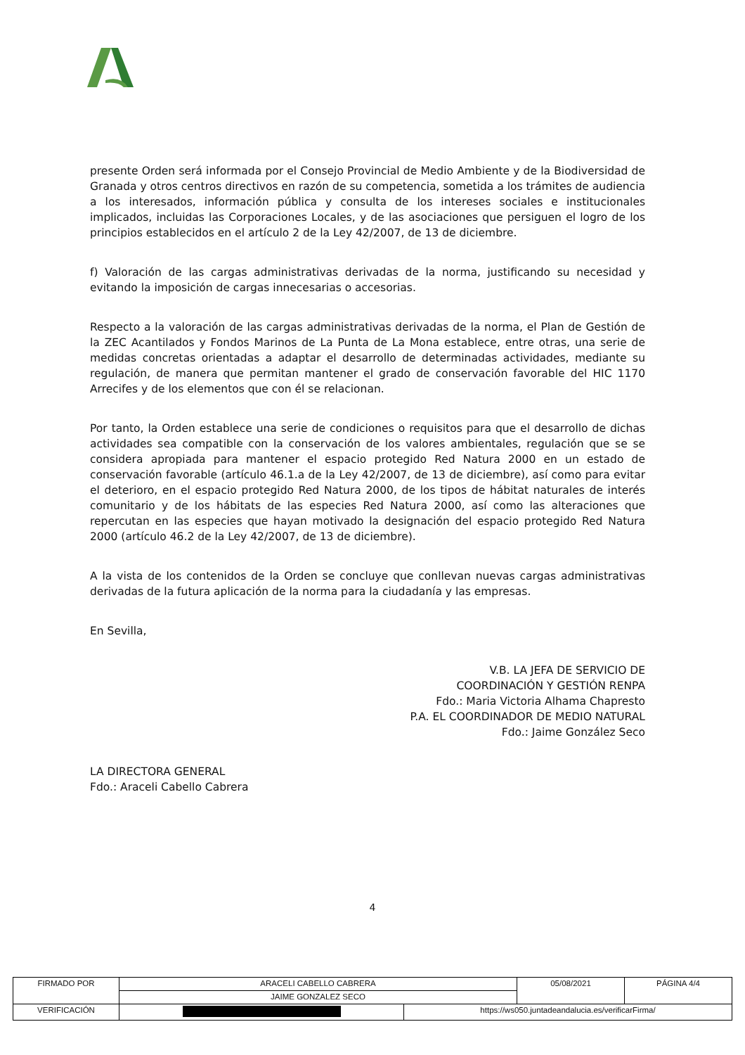presente Orden será informada por el Consejo Provincial de Medio Ambiente y de la Biodiversidad de Granada y otros centros directivos en razón de su competencia, sometida a los trámites de audiencia a los interesados, información pública y consulta de los intereses sociales e institucionales implicados, incluidas las Corporaciones Locales, y de las asociaciones que persiguen el logro de los principios establecidos en el artículo 2 de la Ley 42/2007, de 13 de diciembre.
f) Valoración de las cargas administrativas derivadas de la norma, justificando su necesidad y evitando la imposición de cargas innecesarias o accesorias.
Respecto a la valoración de las cargas administrativas derivadas de la norma, el Plan de Gestión de la ZEC Acantilados y Fondos Marinos de La Punta de La Mona establece, entre otras, una serie de medidas concretas orientadas a adaptar el desarrollo de determinadas actividades, mediante su regulación, de manera que permitan mantener el grado de conservación favorable del HIC 1170 Arrecifes y de los elementos que con él se relacionan.
Por tanto, la Orden establece una serie de condiciones o requisitos para que el desarrollo de dichas actividades sea compatible con la conservación de los valores ambientales, regulación que se se considera apropiada para mantener el espacio protegido Red Natura 2000 en un estado de conservación favorable (artículo 46.1.a de la Ley 42/2007, de 13 de diciembre), así como para evitar el deterioro, en el espacio protegido Red Natura 2000, de los tipos de hábitat naturales de interés comunitario y de los hábitats de las especies Red Natura 2000, así como las alteraciones que repercutan en las especies que hayan motivado la designación del espacio protegido Red Natura 2000 (artículo 46.2 de la Ley 42/2007, de 13 de diciembre).
A la vista de los contenidos de la Orden se concluye que conllevan nuevas cargas administrativas derivadas de la futura aplicación de la norma para la ciudadanía y las empresas.
En Sevilla,
V.B. LA JEFA DE SERVICIO DE
COORDINACIÓN Y GESTIÓN RENPA
Fdo.: Maria Victoria Alhama Chapresto
P.A. EL COORDINADOR DE MEDIO NATURAL
Fdo.: Jaime González Seco
LA DIRECTORA GENERAL
Fdo.: Araceli Cabello Cabrera
4
| FIRMADO POR | ARACELI CABELLO CABRERA | | 05/08/2021 | PÁGINA 4/4 |
| | JAIME GONZALEZ SECO | | | |
| VERIFICACIÓN | | https://ws050.juntadeandalucia.es/verificarFirma/ | | |